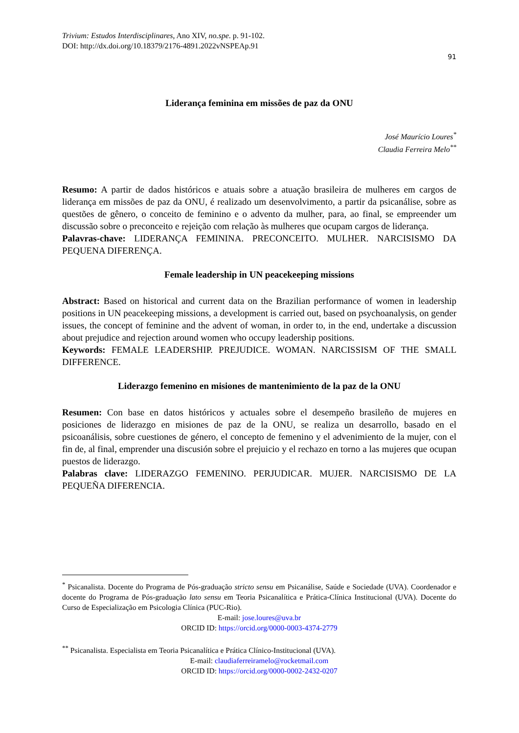Trivium: Estudos Interdisciplinares, Ano XIV, no.spe. p. 91-102.
DOI: http://dx.doi.org/10.18379/2176-4891.2022vNSPEAp.91
91
Liderança feminina em missões de paz da ONU
José Maurício Loures<sup>*</sup>
Claudia Ferreira Melo<sup>**</sup>
Resumo: A partir de dados históricos e atuais sobre a atuação brasileira de mulheres em cargos de liderança em missões de paz da ONU, é realizado um desenvolvimento, a partir da psicanálise, sobre as questões de gênero, o conceito de feminino e o advento da mulher, para, ao final, se empreender um discussão sobre o preconceito e rejeição com relação às mulheres que ocupam cargos de liderança.
Palavras-chave: LIDERANÇA FEMININA. PRECONCEITO. MULHER. NARCISISMO DA PEQUENA DIFERENÇA.
Female leadership in UN peacekeeping missions
Abstract: Based on historical and current data on the Brazilian performance of women in leadership positions in UN peacekeeping missions, a development is carried out, based on psychoanalysis, on gender issues, the concept of feminine and the advent of woman, in order to, in the end, undertake a discussion about prejudice and rejection around women who occupy leadership positions.
Keywords: FEMALE LEADERSHIP. PREJUDICE. WOMAN. NARCISSISM OF THE SMALL DIFFERENCE.
Liderazgo femenino en misiones de mantenimiento de la paz de la ONU
Resumen: Con base en datos históricos y actuales sobre el desempeño brasileño de mujeres en posiciones de liderazgo en misiones de paz de la ONU, se realiza un desarrollo, basado en el psicoanálisis, sobre cuestiones de género, el concepto de femenino y el advenimiento de la mujer, con el fin de, al final, emprender una discusión sobre el prejuicio y el rechazo en torno a las mujeres que ocupan puestos de liderazgo.
Palabras clave: LIDERAZGO FEMENINO. PERJUDICAR. MUJER. NARCISISMO DE LA PEQUEÑA DIFERENCIA.
<sup>*</sup> Psicanalista. Docente do Programa de Pós-graduação stricto sensu em Psicanálise, Saúde e Sociedade (UVA). Coordenador e docente do Programa de Pós-graduação lato sensu em Teoria Psicanalítica e Prática-Clínica Institucional (UVA). Docente do Curso de Especialização em Psicologia Clínica (PUC-Rio).
E-mail: jose.loures@uva.br
ORCID ID: https://orcid.org/0000-0003-4374-2779
<sup>**</sup> Psicanalista. Especialista em Teoria Psicanalítica e Prática Clínico-Institucional (UVA).
E-mail: claudiaferreiramelo@rocketmail.com
ORCID ID: https://orcid.org/0000-0002-2432-0207